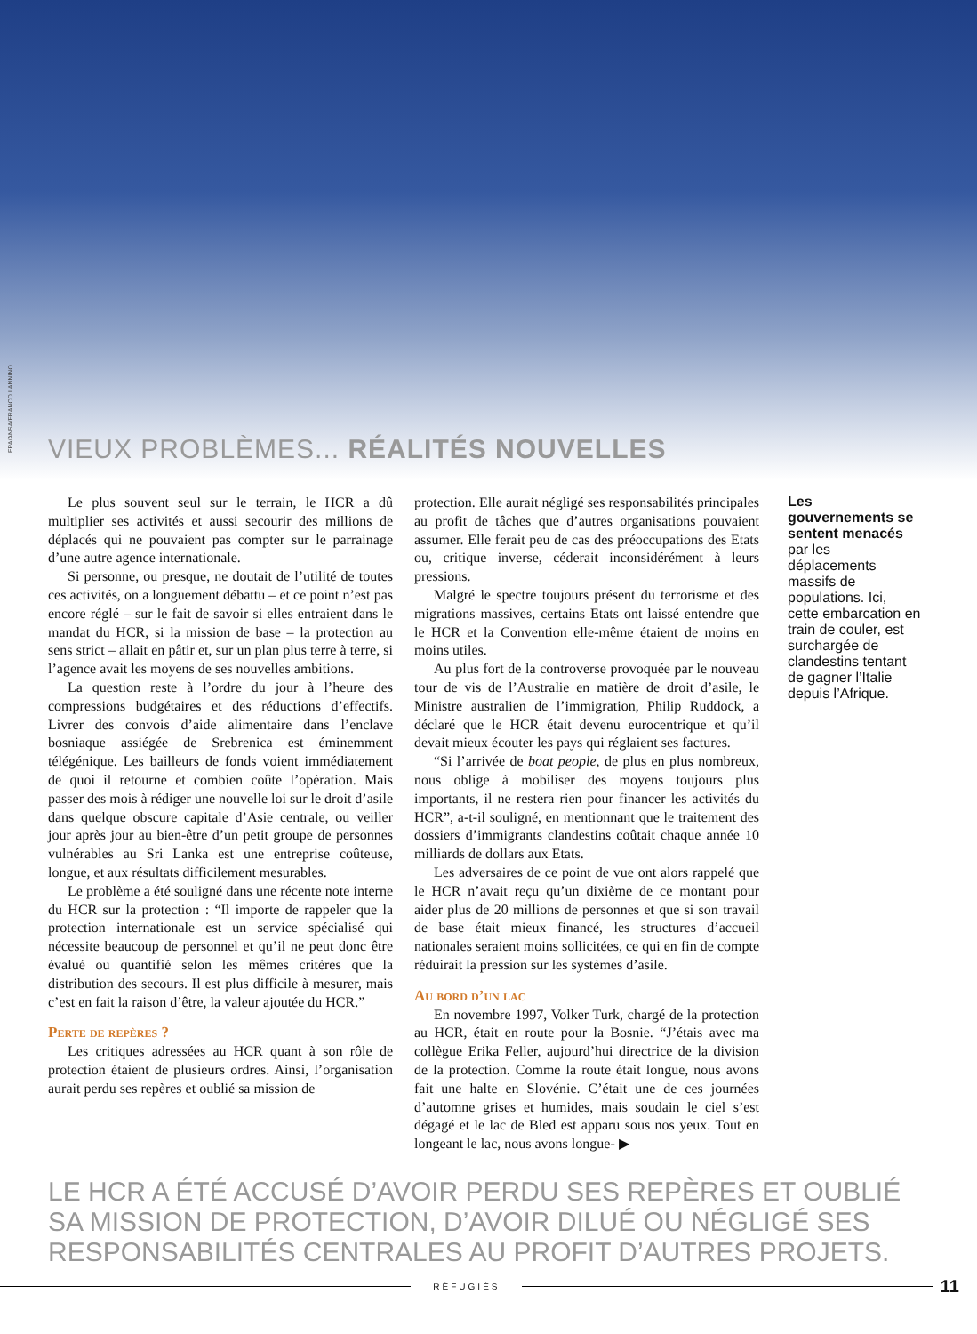EPA/ANSA/FRANCO LANNINO
VIEUX PROBLÈMES... RÉALITÉS NOUVELLES
Le plus souvent seul sur le terrain, le HCR a dû multiplier ses activités et aussi secourir des millions de déplacés qui ne pouvaient pas compter sur le parrainage d’une autre agence internationale.
Si personne, ou presque, ne doutait de l’utilité de toutes ces activités, on a longuement débattu – et ce point n’est pas encore réglé – sur le fait de savoir si elles entraient dans le mandat du HCR, si la mission de base – la protection au sens strict – allait en pâtir et, sur un plan plus terre à terre, si l’agence avait les moyens de ses nouvelles ambitions.
La question reste à l’ordre du jour à l’heure des compressions budgétaires et des réductions d’effectifs. Livrer des convois d’aide alimentaire dans l’enclave bosniaque assiégée de Srebrenica est éminemment télégénique. Les bailleurs de fonds voient immédiatement de quoi il retourne et combien coûte l’opération. Mais passer des mois à rédiger une nouvelle loi sur le droit d’asile dans quelque obscure capitale d’Asie centrale, ou veiller jour après jour au bien-être d’un petit groupe de personnes vulnérables au Sri Lanka est une entreprise coûteuse, longue, et aux résultats difficilement mesurables.
Le problème a été souligné dans une récente note interne du HCR sur la protection : “Il importe de rappeler que la protection internationale est un service spécialisé qui nécessite beaucoup de personnel et qu’il ne peut donc être évalué ou quantifié selon les mêmes critères que la distribution des secours. Il est plus difficile à mesurer, mais c’est en fait la raison d’être, la valeur ajoutée du HCR.”
Perte de repères ?
Les critiques adressées au HCR quant à son rôle de protection étaient de plusieurs ordres. Ainsi, l’organisation aurait perdu ses repères et oublié sa mission de
protection. Elle aurait négligé ses responsabilités principales au profit de tâches que d’autres organisations pouvaient assumer. Elle ferait peu de cas des préoccupations des Etats ou, critique inverse, céderait inconsidérément à leurs pressions.
Malgré le spectre toujours présent du terrorisme et des migrations massives, certains Etats ont laissé entendre que le HCR et la Convention elle-même étaient de moins en moins utiles.
Au plus fort de la controverse provoquée par le nouveau tour de vis de l’Australie en matière de droit d’asile, le Ministre australien de l’immigration, Philip Ruddock, a déclaré que le HCR était devenu eurocentrique et qu’il devait mieux écouter les pays qui réglaient ses factures.
“Si l’arrivée de boat people, de plus en plus nombreux, nous oblige à mobiliser des moyens toujours plus importants, il ne restera rien pour financer les activités du HCR”, a-t-il souligné, en mentionnant que le traitement des dossiers d’immigrants clandestins coûtait chaque année 10 milliards de dollars aux Etats.
Les adversaires de ce point de vue ont alors rappelé que le HCR n’avait reçu qu’un dixième de ce montant pour aider plus de 20 millions de personnes et que si son travail de base était mieux financé, les structures d’accueil nationales seraient moins sollicitées, ce qui en fin de compte réduirait la pression sur les systèmes d’asile.
Au bord d’un lac
En novembre 1997, Volker Turk, chargé de la protection au HCR, était en route pour la Bosnie. “J’étais avec ma collègue Erika Feller, aujourd’hui directrice de la division de la protection. Comme la route était longue, nous avons fait une halte en Slovénie. C’était une de ces journées d’automne grises et humides, mais soudain le ciel s’est dégagé et le lac de Bled est apparu sous nos yeux. Tout en longeant le lac, nous avons longue- ▶
Les gouvernements se sentent menacés par les déplacements massifs de populations. Ici, cette embarcation en train de couler, est surchargée de clandestins tentant de gagner l’Italie depuis l’Afrique.
LE HCR A ÉTÉ ACCUSÉ D’AVOIR PERDU SES REPÈRES ET OUBLIÉ SA MISSION DE PROTECTION, D’AVOIR DILUÉ OU NÉGLIGÉ SES RESPONSABILITÉS CENTRALES AU PROFIT D’AUTRES PROJETS.
RÉFUGIÉS
11